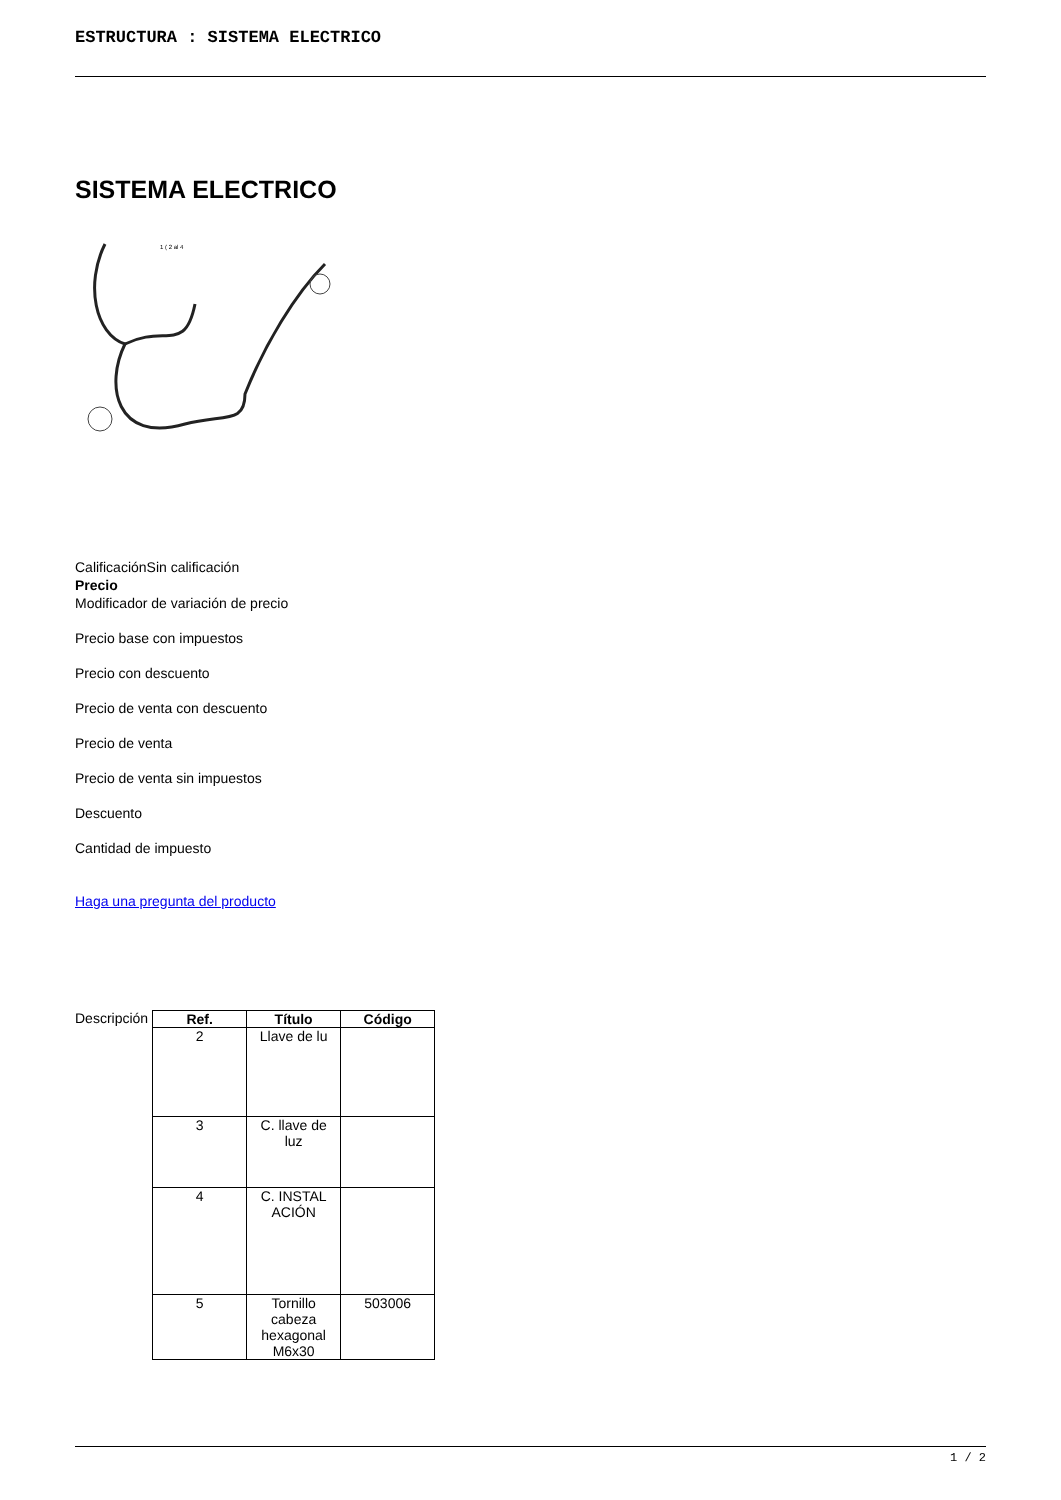ESTRUCTURA : SISTEMA ELECTRICO
SISTEMA ELECTRICO
1 ( 2 al 4
CalificaciónSin calificación
Precio
Modificador de variación de precio
Precio base con impuestos
Precio con descuento
Precio de venta con descuento
Precio de venta
Precio de venta sin impuestos
Descuento
Cantidad de impuesto
Haga una pregunta del producto
Descripción
| Ref. | Título | Código |
| --- | --- | --- |
| 2 | Llave de lu | |
| 3 | C. llave de luz | |
| 4 | C. INSTAL ACIÓN | |
| 5 | Tornillo cabeza hexagonal M6x30 | 503006 |
1 / 2